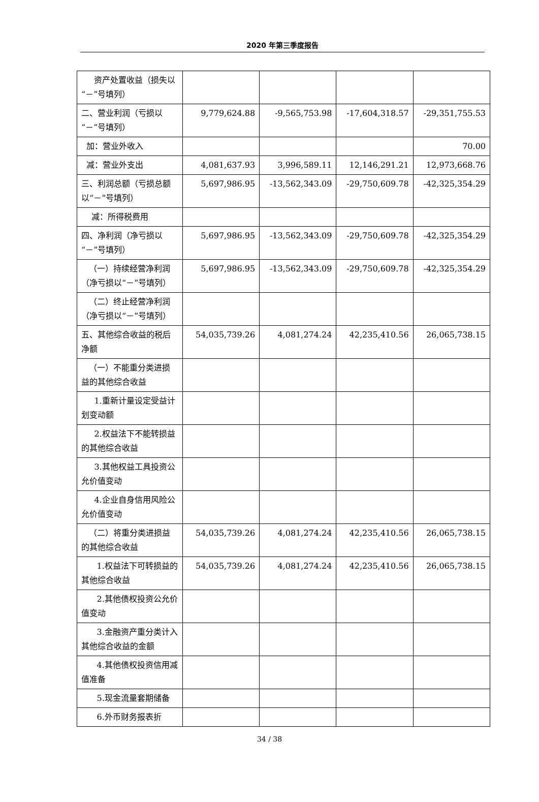2020 年第三季度报告
| 资产处置收益（损失以“－”号填列） | | | | |
| 二、营业利润（亏损以“－”号填列） | 9,779,624.88 | -9,565,753.98 | -17,604,318.57 | -29,351,755.53 |
| 加：营业外收入 | | | | 70.00 |
| 减：营业外支出 | 4,081,637.93 | 3,996,589.11 | 12,146,291.21 | 12,973,668.76 |
| 三、利润总额（亏损总额以“－”号填列） | 5,697,986.95 | -13,562,343.09 | -29,750,609.78 | -42,325,354.29 |
| 减：所得税费用 | | | | |
| 四、净利润（净亏损以“－”号填列） | 5,697,986.95 | -13,562,343.09 | -29,750,609.78 | -42,325,354.29 |
| （一）持续经营净利润（净亏损以“－”号填列） | 5,697,986.95 | -13,562,343.09 | -29,750,609.78 | -42,325,354.29 |
| （二）终止经营净利润（净亏损以“－”号填列） | | | | |
| 五、其他综合收益的税后净额 | 54,035,739.26 | 4,081,274.24 | 42,235,410.56 | 26,065,738.15 |
| （一）不能重分类进损益的其他综合收益 | | | | |
| 1.重新计量设定受益计划变动额 | | | | |
| 2.权益法下不能转损益的其他综合收益 | | | | |
| 3.其他权益工具投资公允价值变动 | | | | |
| 4.企业自身信用风险公允价值变动 | | | | |
| （二）将重分类进损益的其他综合收益 | 54,035,739.26 | 4,081,274.24 | 42,235,410.56 | 26,065,738.15 |
| 1.权益法下可转损益的其他综合收益 | 54,035,739.26 | 4,081,274.24 | 42,235,410.56 | 26,065,738.15 |
| 2.其他债权投资公允价值变动 | | | | |
| 3.金融资产重分类计入其他综合收益的金额 | | | | |
| 4.其他债权投资信用减值准备 | | | | |
| 5.现金流量套期储备 | | | | |
| 6.外币财务报表折 | | | | |
34 / 38